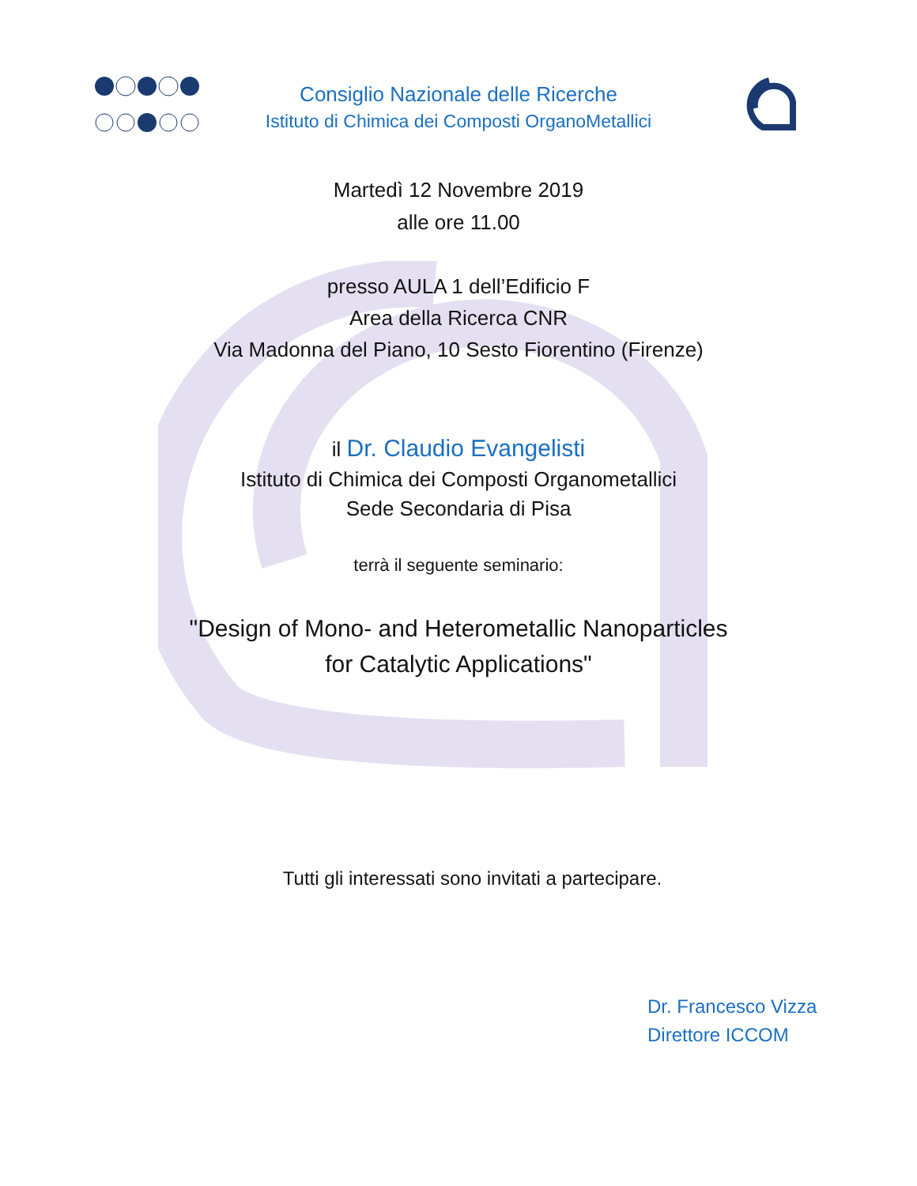Consiglio Nazionale delle Ricerche
Istituto di Chimica dei Composti OrganoMetallici
Martedì 12 Novembre 2019
alle ore 11.00
presso AULA 1 dell’Edificio F
Area della Ricerca CNR
Via Madonna del Piano, 10 Sesto Fiorentino (Firenze)
il Dr. Claudio Evangelisti
Istituto di Chimica dei Composti Organometallici
Sede Secondaria di Pisa
terrà il seguente seminario:
"Design of Mono- and Heterometallic Nanoparticles
for Catalytic Applications"
Tutti gli interessati sono invitati a partecipare.
Dr. Francesco Vizza
Direttore ICCOM